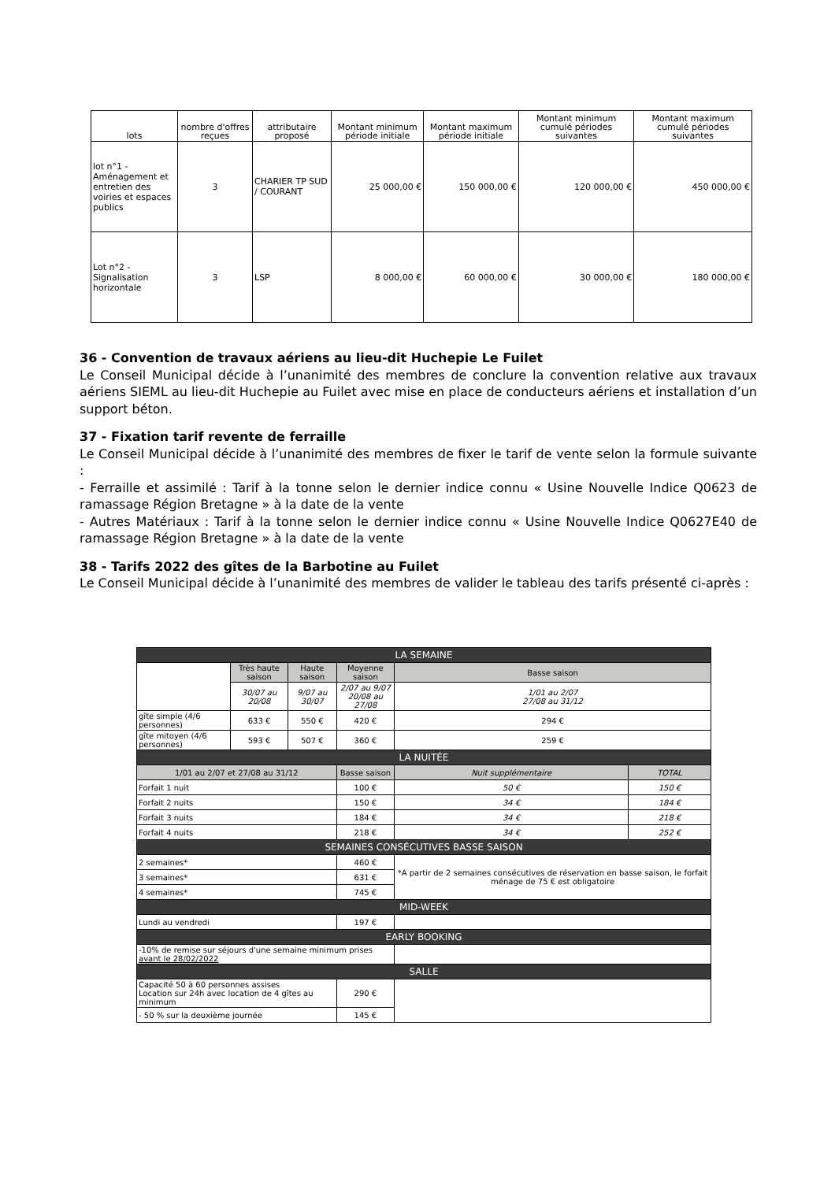| lots | nombre d'offres reçues | attributaire proposé | Montant minimum période initiale | Montant maximum période initiale | Montant minimum cumulé périodes suivantes | Montant maximum cumulé périodes suivantes |
| --- | --- | --- | --- | --- | --- | --- |
| lot n°1 - Aménagement et entretien des voiries et espaces publics | 3 | CHARIER TP SUD / COURANT | 25 000,00 € | 150 000,00 € | 120 000,00 € | 450 000,00 € |
| Lot n°2 - Signalisation horizontale | 3 | LSP | 8 000,00 € | 60 000,00 € | 30 000,00 € | 180 000,00 € |
36 - Convention de travaux aériens au lieu-dit Huchepie Le Fuilet
Le Conseil Municipal décide à l’unanimité des membres de conclure la convention relative aux travaux aériens SIEML au lieu-dit Huchepie au Fuilet avec mise en place de conducteurs aériens et installation d’un support béton.
37 - Fixation tarif revente de ferraille
Le Conseil Municipal décide à l’unanimité des membres de fixer le tarif de vente selon la formule suivante :
- Ferraille et assimilé : Tarif à la tonne selon le dernier indice connu « Usine Nouvelle Indice Q0623 de ramassage Région Bretagne » à la date de la vente
- Autres Matériaux : Tarif à la tonne selon le dernier indice connu « Usine Nouvelle Indice Q0627E40 de ramassage Région Bretagne » à la date de la vente
38 - Tarifs 2022 des gîtes de la Barbotine au Fuilet
Le Conseil Municipal décide à l’unanimité des membres de valider le tableau des tarifs présenté ci-après :
| LA SEMAINE | | | | | | |
| | Très haute saison | Haute saison | Moyenne saison | | Basse saison | |
| | 30/07 au 20/08 | 9/07 au 30/07 | 2/07 au 9/07 20/08 au 27/08 | | 1/01 au 2/07 27/08 au 31/12 | |
| gîte simple (4/6 personnes) | 633 € | 550 € | 420 € | | 294 € | |
| gîte mitoyen (4/6 personnes) | 593 € | 507 € | 360 € | | 259 € | |
| LA NUITÉE | | | | | | |
| 1/01 au 2/07 et 27/08 au 31/12 | | | | Basse saison | Nuit supplémentaire | TOTAL |
| Forfait 1 nuit | | | | 100 € | 50 € | 150 € |
| Forfait 2 nuits | | | | 150 € | 34 € | 184 € |
| Forfait 3 nuits | | | | 184 € | 34 € | 218 € |
| Forfait 4 nuits | | | | 218 € | 34 € | 252 € |
| SEMAINES CONSÉCUTIVES BASSE SAISON | | | | | | |
| 2 semaines* | | | | 460 € | *A partir de 2 semaines consécutives de réservation en basse saison, le forfait ménage de 75 € est obligatoire | |
| 3 semaines* | | | | 631 € | | |
| 4 semaines* | | | | 745 € | | |
| MID-WEEK | | | | | | |
| Lundi au vendredi | | | | 197 € | | |
| EARLY BOOKING | | | | | | |
| -10% de remise sur séjours d'une semaine minimum prises avant le 28/02/2022 | | | | | | |
| SALLE | | | | | | |
| Capacité 50 à 60 personnes assises Location sur 24h avec location de 4 gîtes au minimum | | | | 290 € | | |
| - 50 % sur la deuxième journée | | | | 145 € | | |